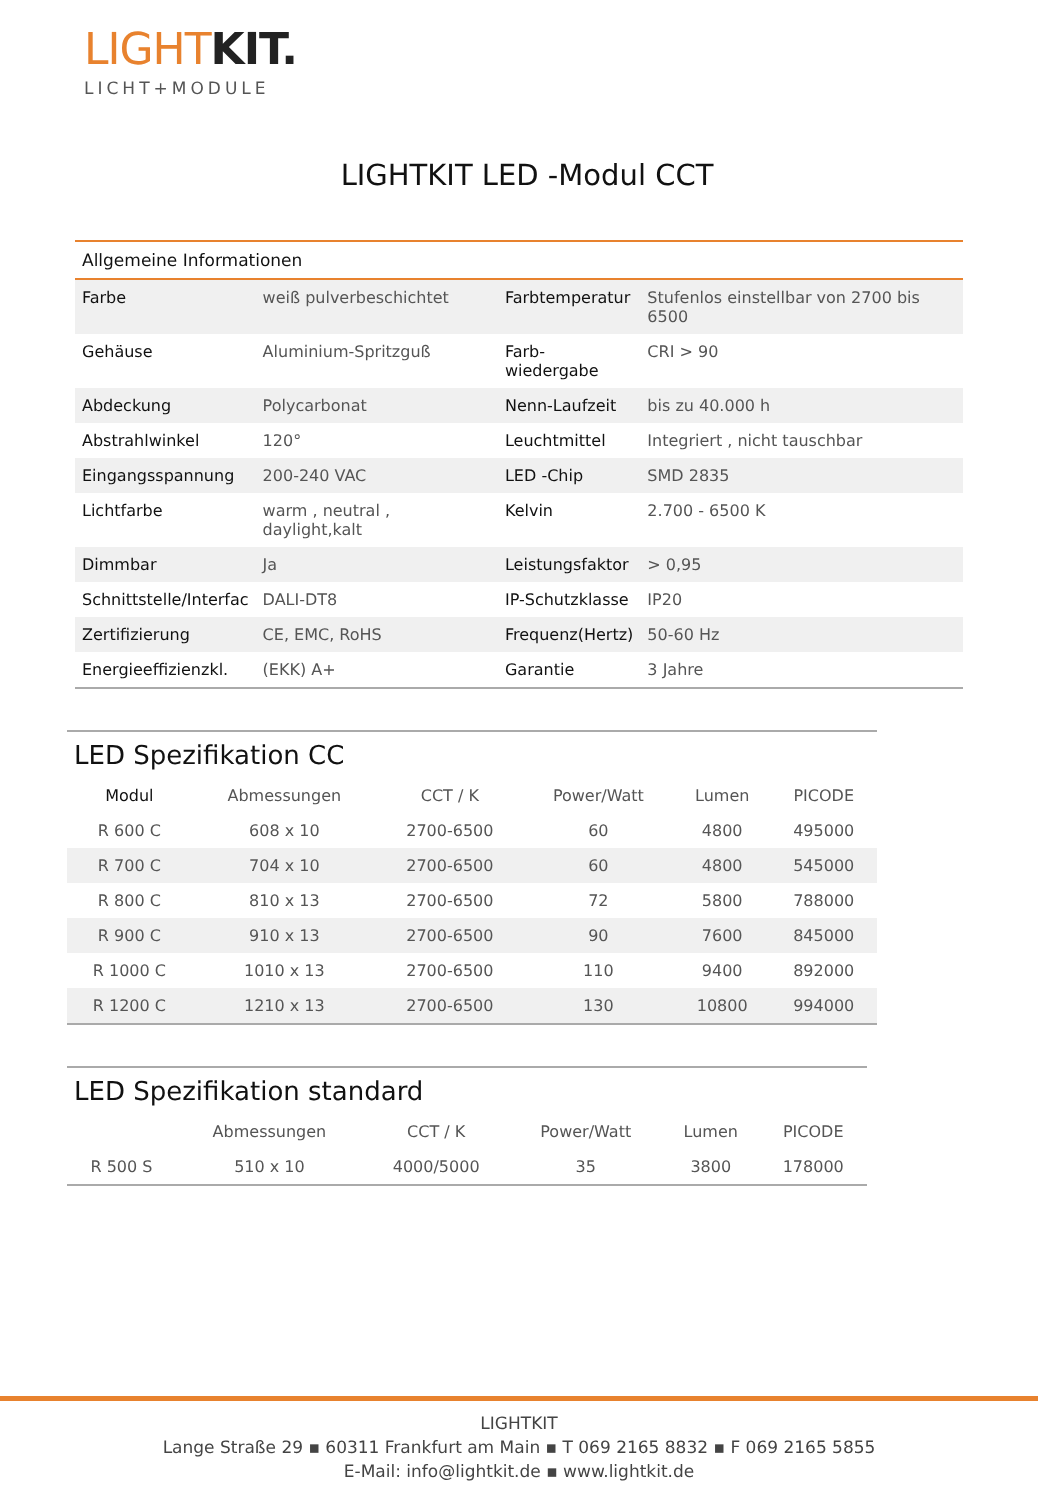LIGHT KIT.
LICHT+MODULE
LIGHTKIT LED -Modul CCT
| Allgemeine Informationen | | | |
| --- | --- | --- | --- |
| Farbe | weiß pulverbeschichtet | Farbtemperatur | Stufenlos einstellbar von 2700 bis 6500 |
| Gehäuse | Aluminium-Spritzguß | Farb- wiedergabe | CRI > 90 |
| Abdeckung | Polycarbonat | Nenn-Laufzeit | bis zu 40.000 h |
| Abstrahlwinkel | 120° | Leuchtmittel | Integriert , nicht tauschbar |
| Eingangsspannung | 200-240 VAC | LED -Chip | SMD 2835 |
| Lichtfarbe | warm , neutral , daylight,kalt | Kelvin | 2.700 - 6500 K |
| Dimmbar | Ja | Leistungsfaktor | > 0,95 |
| Schnittstelle/Interfac | DALI-DT8 | IP-Schutzklasse | IP20 |
| Zertifizierung | CE, EMC, RoHS | Frequenz(Hertz) | 50-60 Hz |
| Energieeffizienzkl. | (EKK) A+ | Garantie | 3 Jahre |
LED Spezifikation CC
| Modul | Abmessungen | CCT / K | Power/Watt | Lumen | PICODE |
| --- | --- | --- | --- | --- | --- |
| R 600 C | 608 x 10 | 2700-6500 | 60 | 4800 | 495000 |
| R 700 C | 704 x 10 | 2700-6500 | 60 | 4800 | 545000 |
| R 800 C | 810 x 13 | 2700-6500 | 72 | 5800 | 788000 |
| R 900 C | 910 x 13 | 2700-6500 | 90 | 7600 | 845000 |
| R 1000 C | 1010 x 13 | 2700-6500 | 110 | 9400 | 892000 |
| R 1200 C | 1210 x 13 | 2700-6500 | 130 | 10800 | 994000 |
LED Spezifikation standard
| | Abmessungen | CCT / K | Power/Watt | Lumen | PICODE |
| --- | --- | --- | --- | --- | --- |
| R 500 S | 510 x 10 | 4000/5000 | 35 | 3800 | 178000 |
LIGHTKIT
Lange Straße 29 ▪ 60311 Frankfurt am Main ▪ T 069 2165 8832 ▪ F 069 2165 5855
E-Mail: info@lightkit.de ▪ www.lightkit.de